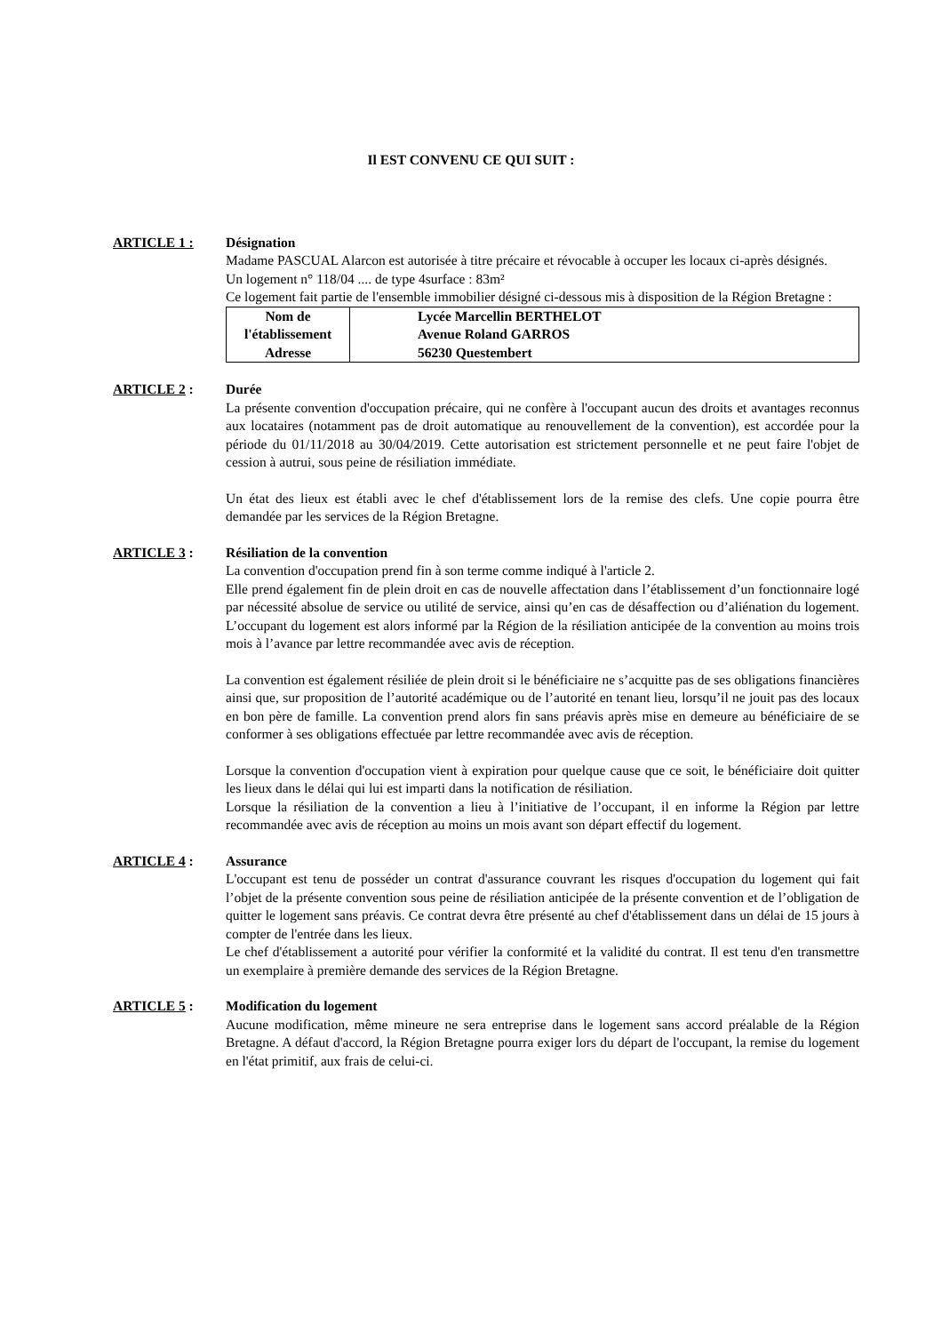Il EST CONVENU CE QUI SUIT :
ARTICLE 1 : Désignation
Madame PASCUAL Alarcon est autorisée à titre précaire et révocable à occuper les locaux ci-après désignés.
Un logement n° 118/04 .... de type 4surface : 83m²
Ce logement fait partie de l'ensemble immobilier désigné ci-dessous mis à disposition de la Région Bretagne :
| Nom de l'établissement Adresse | Lycée Marcellin BERTHELOT Avenue Roland GARROS 56230 Questembert |
ARTICLE 2 : Durée
La présente convention d'occupation précaire, qui ne confère à l'occupant aucun des droits et avantages reconnus aux locataires (notamment pas de droit automatique au renouvellement de la convention), est accordée pour la période du 01/11/2018 au 30/04/2019. Cette autorisation est strictement personnelle et ne peut faire l'objet de cession à autrui, sous peine de résiliation immédiate.
Un état des lieux est établi avec le chef d'établissement lors de la remise des clefs. Une copie pourra être demandée par les services de la Région Bretagne.
ARTICLE 3 : Résiliation de la convention
La convention d'occupation prend fin à son terme comme indiqué à l'article 2.
Elle prend également fin de plein droit en cas de nouvelle affectation dans l’établissement d’un fonctionnaire logé par nécessité absolue de service ou utilité de service, ainsi qu’en cas de désaffection ou d’aliénation du logement. L’occupant du logement est alors informé par la Région de la résiliation anticipée de la convention au moins trois mois à l’avance par lettre recommandée avec avis de réception.
La convention est également résiliée de plein droit si le bénéficiaire ne s’acquitte pas de ses obligations financières ainsi que, sur proposition de l’autorité académique ou de l’autorité en tenant lieu, lorsqu’il ne jouit pas des locaux en bon père de famille. La convention prend alors fin sans préavis après mise en demeure au bénéficiaire de se conformer à ses obligations effectuée par lettre recommandée avec avis de réception.
Lorsque la convention d'occupation vient à expiration pour quelque cause que ce soit, le bénéficiaire doit quitter les lieux dans le délai qui lui est imparti dans la notification de résiliation.
Lorsque la résiliation de la convention a lieu à l’initiative de l’occupant, il en informe la Région par lettre recommandée avec avis de réception au moins un mois avant son départ effectif du logement.
ARTICLE 4 : Assurance
L'occupant est tenu de posséder un contrat d'assurance couvrant les risques d'occupation du logement qui fait l’objet de la présente convention sous peine de résiliation anticipée de la présente convention et de l’obligation de quitter le logement sans préavis. Ce contrat devra être présenté au chef d'établissement dans un délai de 15 jours à compter de l'entrée dans les lieux.
Le chef d'établissement a autorité pour vérifier la conformité et la validité du contrat. Il est tenu d'en transmettre un exemplaire à première demande des services de la Région Bretagne.
ARTICLE 5 : Modification du logement
Aucune modification, même mineure ne sera entreprise dans le logement sans accord préalable de la Région Bretagne. A défaut d'accord, la Région Bretagne pourra exiger lors du départ de l'occupant, la remise du logement en l'état primitif, aux frais de celui-ci.